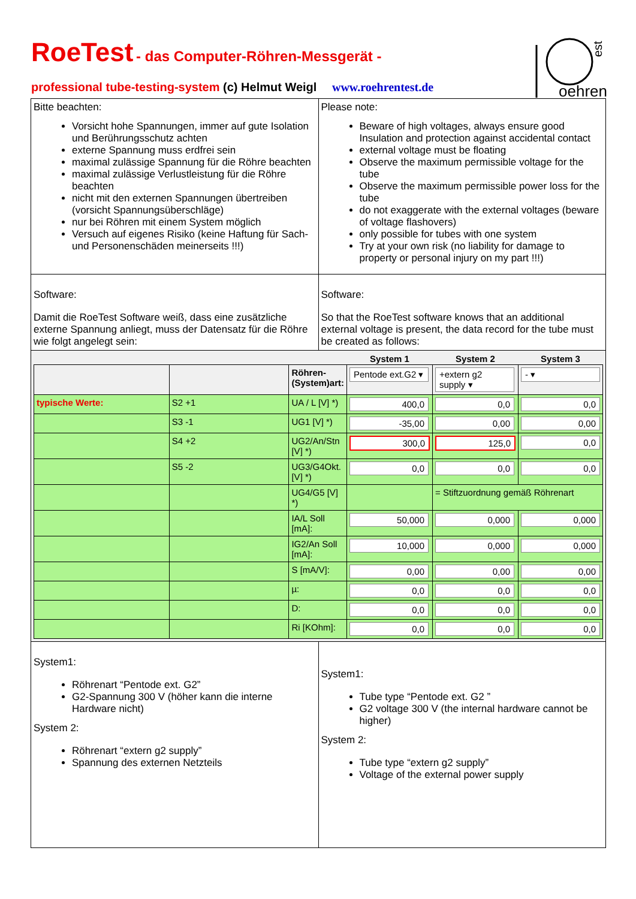RoeTest - das Computer-Röhren-Messgerät -
professional tube-testing-system (c) Helmut Weigl www.roehrentest.de
oehren
est
| Bitte beachten: Vorsicht hohe Spannungen, immer auf gute Isolation und Berührungsschutz achten externe Spannung muss erdfrei sein maximal zulässige Spannung für die Röhre beachten maximal zulässige Verlustleistung für die Röhre beachten nicht mit den externen Spannungen übertreiben (vorsicht Spannungsüberschläge) nur bei Röhren mit einem System möglich Versuch auf eigenes Risiko (keine Haftung für Sach- und Personenschäden meinerseits !!!) | Please note: Beware of high voltages, always ensure good Insulation and protection against accidental contact external voltage must be floating Observe the maximum permissible voltage for the tube Observe the maximum permissible power loss for the tube do not exaggerate with the external voltages (beware of voltage flashovers) only possible for tubes with one system Try at your own risk (no liability for damage to property or personal injury on my part !!!) |
| Software: Damit die RoeTest Software weiß, dass eine zusätzliche externe Spannung anliegt, muss der Datensatz für die Röhre wie folgt angelegt sein: | Software: So that the RoeTest software knows that an additional external voltage is present, the data record for the tube must be created as follows: |
| / / / / System 1 / System 2 / System 3 / / --- / --- / --- / --- / --- / --- / / / / Röhren-(System)art: / Pentode ext.G2 ▾ / +extern g2 supply ▾ / - ▾ / / typische Werte: / S2 +1 / UA / L [V] *) / 400,0 / 0,0 / 0,0 / / / S3 -1 / UG1 [V] *) / -35,00 / 0,00 / 0,00 / / / S4 +2 / UG2/An/Stn [V] *) / 300,0 / 125,0 / 0,0 / / / S5 -2 / UG3/G4Okt. [V] *) / 0,0 / 0,0 / 0,0 / / / / UG4/G5 [V] *) / / = Stiftzuordnung gemäß Röhrenart / / / / / IA/L Soll [mA]: / 50,000 / 0,000 / 0,000 / / / / IG2/An Soll [mA]: / 10,000 / 0,000 / 0,000 / / / / S [mA/V]: / 0,00 / 0,00 / 0,00 / / / / µ: / 0,0 / 0,0 / 0,0 / / / / D: / 0,0 / 0,0 / 0,0 / / / / Ri [KOhm]: / 0,0 / 0,0 / 0,0 / | |
| System1: Röhrenart “Pentode ext. G2” G2-Spannung 300 V (höher kann die interne Hardware nicht) System 2: Röhrenart “extern g2 supply” Spannung des externen Netzteils | System1: Tube type “Pentode ext. G2 ” G2 voltage 300 V (the internal hardware cannot be higher) System 2: Tube type “extern g2 supply” Voltage of the external power supply |